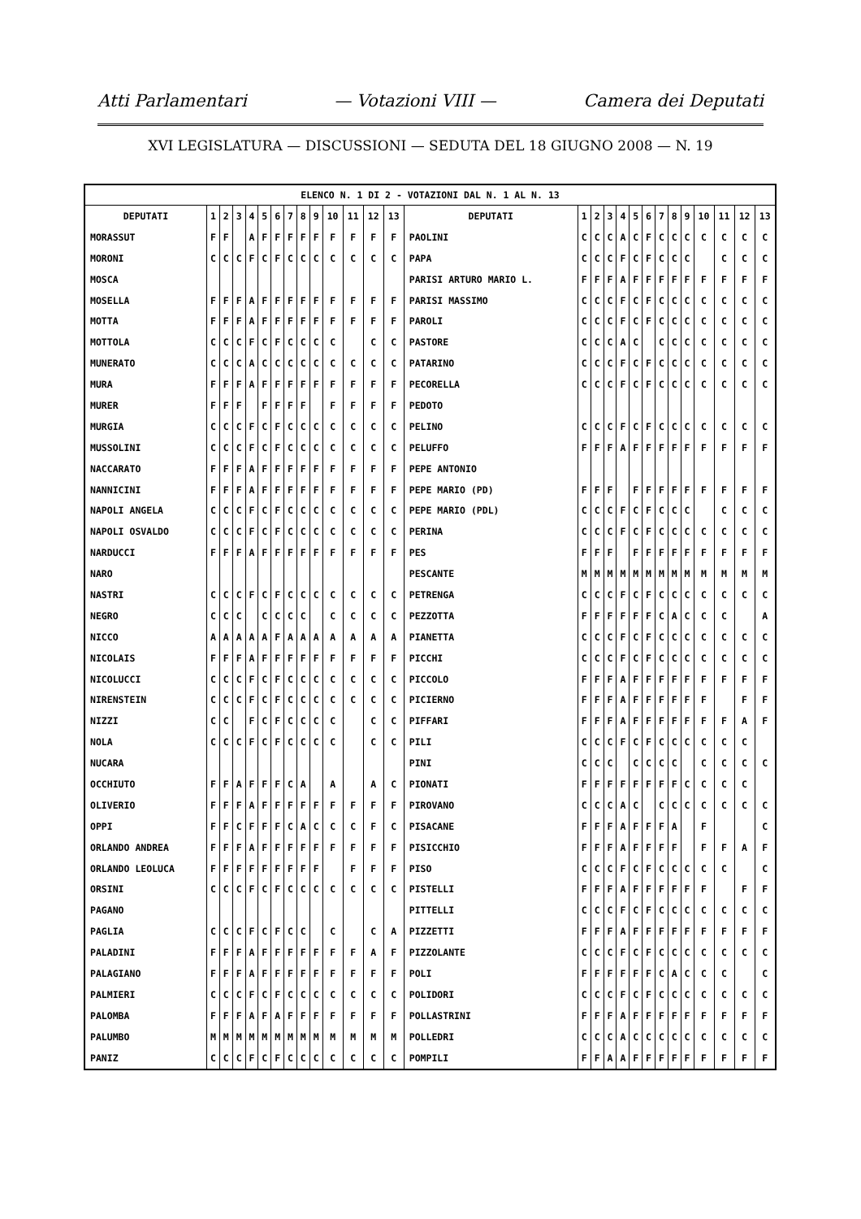Atti Parlamentari — Votazioni VIII — Camera dei Deputati
XVI LEGISLATURA — DISCUSSIONI — SEDUTA DEL 18 GIUGNO 2008 — N. 19
| ELENCO N. 1 DI 2 - VOTAZIONI DAL N. 1 AL N. 13 | | | | | | | | | | | | | | | | | | | | | | | | | | | |
| DEPUTATI | 1 | 2 | 3 | 4 | 5 | 6 | 7 | 8 | 9 | 10 | 11 | 12 | 13 | DEPUTATI | 1 | 2 | 3 | 4 | 5 | 6 | 7 | 8 | 9 | 10 | 11 | 12 | 13 |
| MORASSUT | F | F | | A | F | F | F | F | F | F | F | F | F | PAOLINI | C | C | C | A | C | F | C | C | C | C | C | C | C |
| MORONI | C | C | C | F | C | F | C | C | C | C | C | C | C | PAPA | C | C | C | F | C | F | C | C | C | | C | C | C |
| MOSCA | | | | | | | | | | | | | | PARISI ARTURO MARIO L. | F | F | F | A | F | F | F | F | F | F | F | F | F |
| MOSELLA | F | F | F | A | F | F | F | F | F | F | F | F | F | PARISI MASSIMO | C | C | C | F | C | F | C | C | C | C | C | C | C |
| MOTTA | F | F | F | A | F | F | F | F | F | F | F | F | F | PAROLI | C | C | C | F | C | F | C | C | C | C | C | C | C |
| MOTTOLA | C | C | C | F | C | F | C | C | C | C | | C | C | PASTORE | C | C | C | A | C | | C | C | C | C | C | C | C |
| MUNERATO | C | C | C | A | C | C | C | C | C | C | C | C | C | PATARINO | C | C | C | F | C | F | C | C | C | C | C | C | C |
| MURA | F | F | F | A | F | F | F | F | F | F | F | F | F | PECORELLA | C | C | C | F | C | F | C | C | C | C | C | C | C |
| MURER | F | F | F | | F | F | F | F | | F | F | F | F | PEDOTO | | | | | | | | | | | | | |
| MURGIA | C | C | C | F | C | F | C | C | C | C | C | C | C | PELINO | C | C | C | F | C | F | C | C | C | C | C | C | C |
| MUSSOLINI | C | C | C | F | C | F | C | C | C | C | C | C | C | PELUFFO | F | F | F | A | F | F | F | F | F | F | F | F | F |
| NACCARATO | F | F | F | A | F | F | F | F | F | F | F | F | F | PEPE ANTONIO | | | | | | | | | | | | | |
| NANNICINI | F | F | F | A | F | F | F | F | F | F | F | F | F | PEPE MARIO (PD) | F | F | F | | F | F | F | F | F | F | F | F | F |
| NAPOLI ANGELA | C | C | C | F | C | F | C | C | C | C | C | C | C | PEPE MARIO (PDL) | C | C | C | F | C | F | C | C | C | | C | C | C |
| NAPOLI OSVALDO | C | C | C | F | C | F | C | C | C | C | C | C | C | PERINA | C | C | C | F | C | F | C | C | C | C | C | C | C |
| NARDUCCI | F | F | F | A | F | F | F | F | F | F | F | F | F | PES | F | F | F | | F | F | F | F | F | F | F | F | F |
| NARO | | | | | | | | | | | | | | PESCANTE | M | M | M | M | M | M | M | M | M | M | M | M | M |
| NASTRI | C | C | C | F | C | F | C | C | C | C | C | C | C | PETRENGA | C | C | C | F | C | F | C | C | C | C | C | C | C |
| NEGRO | C | C | C | | C | C | C | C | | C | C | C | C | PEZZOTTA | F | F | F | F | F | F | C | A | C | C | C | | A |
| NICCO | A | A | A | A | A | F | A | A | A | A | A | A | A | PIANETTA | C | C | C | F | C | F | C | C | C | C | C | C | C |
| NICOLAIS | F | F | F | A | F | F | F | F | F | F | F | F | F | PICCHI | C | C | C | F | C | F | C | C | C | C | C | C | C |
| NICOLUCCI | C | C | C | F | C | F | C | C | C | C | C | C | C | PICCOLO | F | F | F | A | F | F | F | F | F | F | F | F | F |
| NIRENSTEIN | C | C | C | F | C | F | C | C | C | C | C | C | C | PICIERNO | F | F | F | A | F | F | F | F | F | F | | F | F |
| NIZZI | C | C | | F | C | F | C | C | C | C | | C | C | PIFFARI | F | F | F | A | F | F | F | F | F | F | F | A | F |
| NOLA | C | C | C | F | C | F | C | C | C | C | | C | C | PILI | C | C | C | F | C | F | C | C | C | C | C | C | |
| NUCARA | | | | | | | | | | | | | | PINI | C | C | C | | C | C | C | C | | C | C | C | C |
| OCCHIUTO | F | F | A | F | F | F | C | A | | A | | A | C | PIONATI | F | F | F | F | F | F | F | F | C | C | C | C | |
| OLIVERIO | F | F | F | A | F | F | F | F | F | F | F | F | F | PIROVANO | C | C | C | A | C | | C | C | C | C | C | C | C |
| OPPI | F | F | C | F | F | F | C | A | C | C | C | F | C | PISACANE | F | F | F | A | F | F | F | A | | F | | | C |
| ORLANDO ANDREA | F | F | F | A | F | F | F | F | F | F | F | F | F | PISICCHIO | F | F | F | A | F | F | F | F | | F | F | A | F |
| ORLANDO LEOLUCA | F | F | F | F | F | F | F | F | F | | F | F | F | PISO | C | C | C | F | C | F | C | C | C | C | C | | C |
| ORSINI | C | C | C | F | C | F | C | C | C | C | C | C | C | PISTELLI | F | F | F | A | F | F | F | F | F | F | | F | F |
| PAGANO | | | | | | | | | | | | | | PITTELLI | C | C | C | F | C | F | C | C | C | C | C | C | C |
| PAGLIA | C | C | C | F | C | F | C | C | | C | | C | A | PIZZETTI | F | F | F | A | F | F | F | F | F | F | F | F | F |
| PALADINI | F | F | F | A | F | F | F | F | F | F | F | A | F | PIZZOLANTE | C | C | C | F | C | F | C | C | C | C | C | C | C |
| PALAGIANO | F | F | F | A | F | F | F | F | F | F | F | F | F | POLI | F | F | F | F | F | F | C | A | C | C | C | | C |
| PALMIERI | C | C | C | F | C | F | C | C | C | C | C | C | C | POLIDORI | C | C | C | F | C | F | C | C | C | C | C | C | C |
| PALOMBA | F | F | F | A | F | A | F | F | F | F | F | F | F | POLLASTRINI | F | F | F | A | F | F | F | F | F | F | F | F | F |
| PALUMBO | M | M | M | M | M | M | M | M | M | M | M | M | M | POLLEDRI | C | C | C | A | C | C | C | C | C | C | C | C | C |
| PANIZ | C | C | C | F | C | F | C | C | C | C | C | C | C | POMPILI | F | F | A | A | F | F | F | F | F | F | F | F | F |